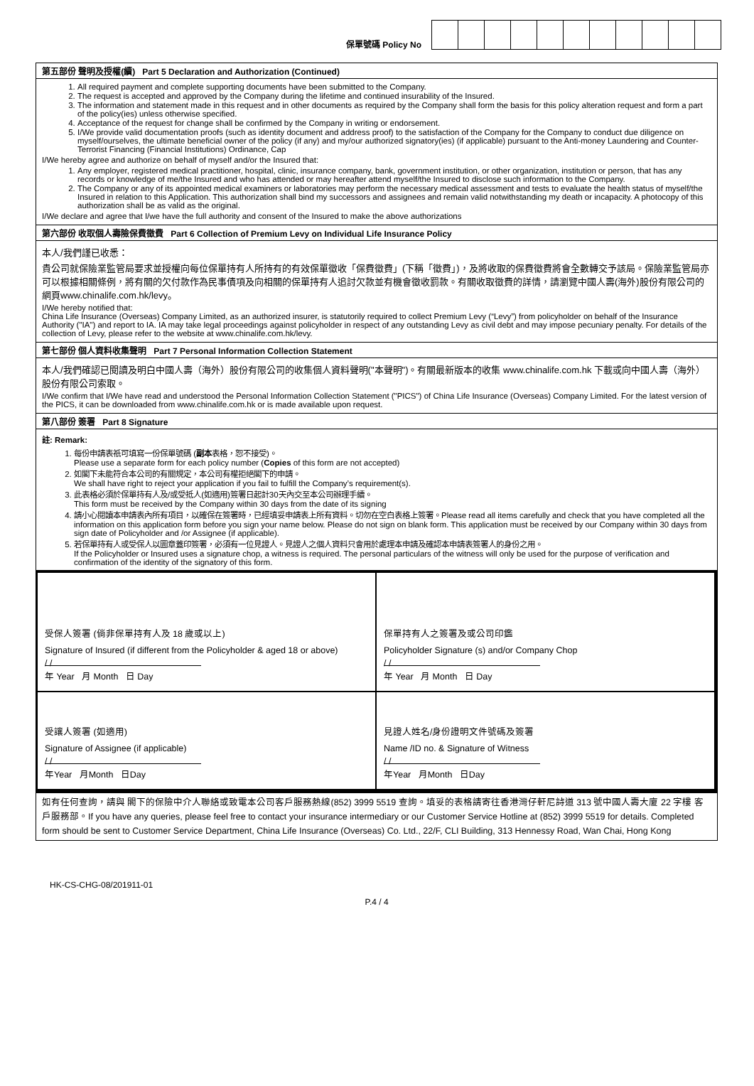保單號碼 Policy No
第五部份 聲明及授權(續) Part 5 Declaration and Authorization (Continued)
1. All required payment and complete supporting documents have been submitted to the Company.
2. The request is accepted and approved by the Company during the lifetime and continued insurability of the Insured.
3. The information and statement made in this request and in other documents as required by the Company shall form the basis for this policy alteration request and form a part of the policy(ies) unless otherwise specified.
4. Acceptance of the request for change shall be confirmed by the Company in writing or endorsement.
5. I/We provide valid documentation proofs (such as identity document and address proof) to the satisfaction of the Company for the Company to conduct due diligence on myself/ourselves, the ultimate beneficial owner of the policy (if any) and my/our authorized signatory(ies) (if applicable) pursuant to the Anti-money Laundering and Counter-Terrorist Financing (Financial Institutions) Ordinance, Cap
I/We hereby agree and authorize on behalf of myself and/or the Insured that:
1. Any employer, registered medical practitioner, hospital, clinic, insurance company, bank, government institution, or other organization, institution or person, that has any records or knowledge of me/the Insured and who has attended or may hereafter attend myself/the Insured to disclose such information to the Company.
2. The Company or any of its appointed medical examiners or laboratories may perform the necessary medical assessment and tests to evaluate the health status of myself/the Insured in relation to this Application. This authorization shall bind my successors and assignees and remain valid notwithstanding my death or incapacity. A photocopy of this authorization shall be as valid as the original.
I/We declare and agree that I/we have the full authority and consent of the Insured to make the above authorizations
第六部份 收取個人壽險保費徵費 Part 6 Collection of Premium Levy on Individual Life Insurance Policy
本人/我們謹已收悉：
貴公司就保險業監管局要求並授權向每位保單持有人所持有的有效保單徵收「保費徵費」(下稱「徵費」)，及將收取的保費徵費將會全數轉交予該局。保險業監管局亦可以根據相關條例，將有關的欠付款作為民事債項及向相關的保單持有人追討欠款並有機會徵收罰款。有關收取徵費的詳情，請瀏覽中國人壽(海外)股份有限公司的網頁www.chinalife.com.hk/levy。
I/We hereby notified that:
China Life Insurance (Overseas) Company Limited, as an authorized insurer, is statutorily required to collect Premium Levy (“Levy”) from policyholder on behalf of the Insurance Authority ("IA") and report to IA. IA may take legal proceedings against policyholder in respect of any outstanding Levy as civil debt and may impose pecuniary penalty. For details of the collection of Levy, please refer to the website at www.chinalife.com.hk/levy.
第七部份 個人資料收集聲明 Part 7 Personal Information Collection Statement
本人/我們確認已閱讀及明白中國人壽（海外）股份有限公司的收集個人資料聲明("本聲明")。有關最新版本的收集 www.chinalife.com.hk 下載或向中國人壽（海外）股份有限公司索取。
I/We confirm that I/We have read and understood the Personal Information Collection Statement ("PICS") of China Life Insurance (Overseas) Company Limited. For the latest version of the PICS, it can be downloaded from www.chinalife.com.hk or is made available upon request.
第八部份 簽署 Part 8 Signature
註: Remark:
1. 每份申請表祇可填寫一份保單號碼 (副本表格，恕不接受)。
Please use a separate form for each policy number (Copies of this form are not accepted)
2. 如閣下未能符合本公司的有關規定，本公司有權拒絕閣下的申請。
We shall have right to reject your application if you fail to fulfill the Company’s requirement(s).
3. 此表格必須於保單持有人及/或受抵人(如適用)簽署日起計30天內交至本公司辦理手續。
This form must be received by the Company within 30 days from the date of its signing
4. 請小心閱讀本申請表內所有項目，以確保在簽署時，已經填妥申請表上所有資料。切勿在空白表格上簽署。Please read all items carefully and check that you have completed all the information on this application form before you sign your name below. Please do not sign on blank form. This application must be received by our Company within 30 days from sign date of Policyholder and /or Assignee (if applicable).
5. 若保單持有人或受保人以圖章蓋印簽署，必須有一位見證人。見證人之個人資料只會用於處理本申請及確認本申請表簽署人的身份之用。
If the Policyholder or Insured uses a signature chop, a witness is required. The personal particulars of the witness will only be used for the purpose of verification and confirmation of the identity of the signatory of this form.
受保人簽署 (倘非保單持有人及 18 歲或以上)
Signature of Insured (if different from the Policyholder & aged 18 or above)
/ /
年 Year 月 Month 日 Day
保單持有人之簽署及或公司印鑑
Policyholder Signature (s) and/or Company Chop
/ /
年 Year 月 Month 日 Day
受讓人簽署 (如適用)
Signature of Assignee (if applicable)
/ /
年Year 月Month 日Day
見證人姓名/身份證明文件號碼及簽署
Name /ID no. & Signature of Witness
/ /
年Year 月Month 日Day
如有任何查詢，請與 閣下的保險中介人聯絡或致電本公司客戶服務熱線(852) 3999 5519 查詢。填妥的表格請寄往香港灣仔軒尼詩道 313 號中國人壽大廈 22 字樓 客戶服務部。If you have any queries, please feel free to contact your insurance intermediary or our Customer Service Hotline at (852) 3999 5519 for details. Completed form should be sent to Customer Service Department, China Life Insurance (Overseas) Co. Ltd., 22/F, CLI Building, 313 Hennessy Road, Wan Chai, Hong Kong
HK-CS-CHG-08/201911-01
P.4 / 4